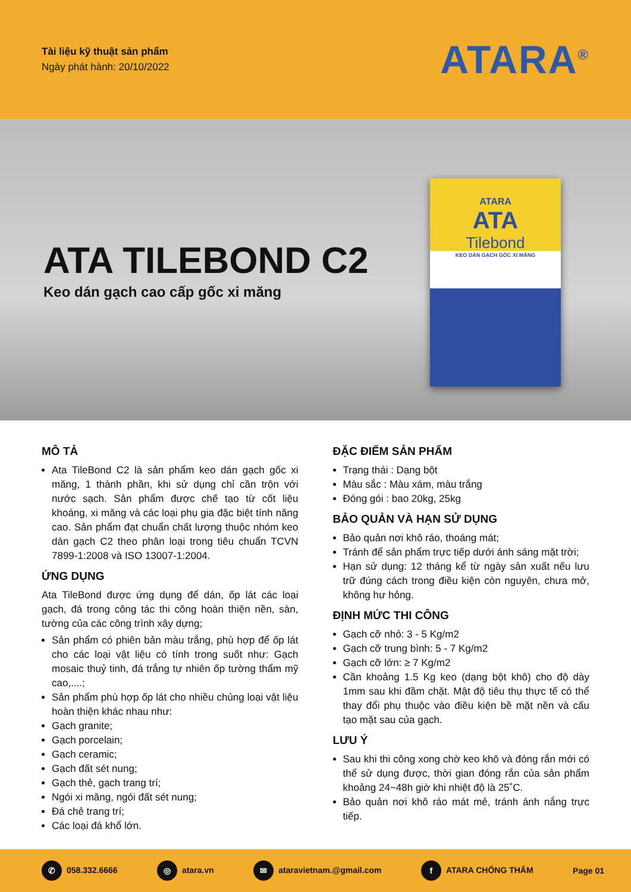Tài liệu kỹ thuật sản phẩm
Ngày phát hành: 20/10/2022
ATARA<sup>®</sup>
ATA TILEBOND C2
Keo dán gạch cao cấp gốc xi măng
ATARA
ATA
Tilebond
KEO DÁN GẠCH GỐC XI MĂNG
MÔ TẢ
Ata TileBond C2 là sản phẩm keo dán gạch gốc xi măng, 1 thành phần, khi sử dụng chỉ cần trộn với nước sạch. Sản phẩm được chế tạo từ cốt liệu khoáng, xi măng và các loại phụ gia đặc biệt tính năng cao. Sản phẩm đạt chuẩn chất lượng thuộc nhóm keo dán gạch C2 theo phân loại trong tiêu chuẩn TCVN 7899-1:2008 và ISO 13007-1:2004.
ỨNG DỤNG
Ata TileBond được ứng dụng để dán, ốp lát các loại gạch, đá trong công tác thi công hoàn thiện nền, sàn, tường của các công trình xây dựng;
Sản phẩm có phiên bản màu trắng, phù hợp để ốp lát cho các loại vật liệu có tính trong suốt như: Gạch mosaic thuỷ tinh, đá trắng tự nhiên ốp tường thẩm mỹ cao,....;
Sản phẩm phù hợp ốp lát cho nhiều chủng loại vật liệu hoàn thiện khác nhau như:
Gạch granite;
Gạch porcelain;
Gạch ceramic;
Gạch đất sét nung;
Gạch thẻ, gạch trang trí;
Ngói xi măng, ngói đất sét nung;
Đá chẻ trang trí;
Các loại đá khổ lớn.
ĐẶC ĐIỂM SẢN PHẨM
Trạng thái : Dạng bột
Màu sắc : Màu xám, màu trắng
Đóng gói : bao 20kg, 25kg
BẢO QUẢN VÀ HẠN SỬ DỤNG
Bảo quản nơi khô ráo, thoáng mát;
Tránh để sản phẩm trực tiếp dưới ánh sáng mặt trời;
Hạn sử dụng: 12 tháng kể từ ngày sản xuất nếu lưu trữ đúng cách trong điều kiện còn nguyên, chưa mở, không hư hỏng.
ĐỊNH MỨC THI CÔNG
Gạch cỡ nhỏ: 3 - 5 Kg/m2
Gạch cỡ trung bình: 5 - 7 Kg/m2
Gạch cỡ lớn: ≥ 7 Kg/m2
Cần khoảng 1.5 Kg keo (dạng bột khô) cho độ dày 1mm sau khi đầm chặt. Mật độ tiêu thụ thực tế có thể thay đổi phụ thuộc vào điều kiện bề mặt nền và cấu tạo mặt sau của gạch.
LƯU Ý
Sau khi thi công xong chờ keo khô và đóng rắn mới có thể sử dụng được, thời gian đóng rắn của sản phẩm khoảng 24~48h giờ khi nhiệt độ là 25˚C.
Bảo quản nơi khô ráo mát mẻ, tránh ánh nắng trực tiếp.
✆ 058.332.6666 ◎ atara.vn ✉ ataravietnam.@gmail.com f ATARA CHỐNG THẤM Page 01